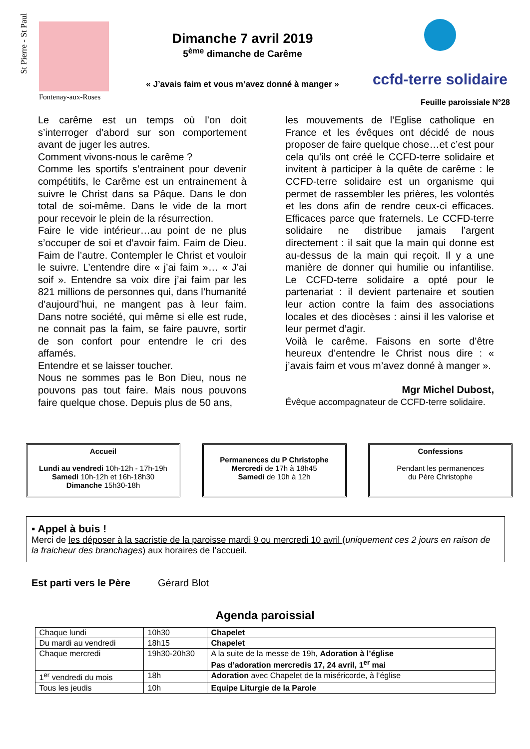St Pierre - St Paul
Fontenay-aux-Roses
Dimanche 7 avril 2019
5<sup>ème</sup> dimanche de Carême
« J’avais faim et vous m’avez donné à manger »
ccfd-terre solidaire
Feuille paroissiale N°28
Le carême est un temps où l’on doit s’interroger d’abord sur son comportement avant de juger les autres.
Comment vivons-nous le carême ?
Comme les sportifs s’entrainent pour devenir compétitifs, le Carême est un entrainement à suivre le Christ dans sa Pâque. Dans le don total de soi-même. Dans le vide de la mort pour recevoir le plein de la résurrection.
Faire le vide intérieur…au point de ne plus s’occuper de soi et d’avoir faim. Faim de Dieu. Faim de l’autre. Contempler le Christ et vouloir le suivre. L’entendre dire « j’ai faim »… « J’ai soif ». Entendre sa voix dire j’ai faim par les 821 millions de personnes qui, dans l’humanité d’aujourd’hui, ne mangent pas à leur faim. Dans notre société, qui même si elle est rude, ne connait pas la faim, se faire pauvre, sortir de son confort pour entendre le cri des affamés.
Entendre et se laisser toucher.
Nous ne sommes pas le Bon Dieu, nous ne pouvons pas tout faire. Mais nous pouvons faire quelque chose. Depuis plus de 50 ans,
les mouvements de l’Eglise catholique en France et les évêques ont décidé de nous proposer de faire quelque chose…et c’est pour cela qu’ils ont créé le CCFD-terre solidaire et invitent à participer à la quête de carême : le CCFD-terre solidaire est un organisme qui permet de rassembler les prières, les volontés et les dons afin de rendre ceux-ci efficaces. Efficaces parce que fraternels. Le CCFD-terre solidaire ne distribue jamais l’argent directement : il sait que la main qui donne est au-dessus de la main qui reçoit. Il y a une manière de donner qui humilie ou infantilise. Le CCFD-terre solidaire a opté pour le partenariat : il devient partenaire et soutien leur action contre la faim des associations locales et des diocèses : ainsi il les valorise et leur permet d’agir.
Voilà le carême. Faisons en sorte d’être heureux d’entendre le Christ nous dire : « j’avais faim et vous m’avez donné à manger ».
Mgr Michel Dubost,
Évêque accompagnateur de CCFD-terre solidaire.
Accueil
Lundi au vendredi 10h-12h - 17h-19h
Samedi 10h-12h et 16h-18h30
Dimanche 15h30-18h
Permanences du P Christophe
Mercredi de 17h à 18h45
Samedi de 10h à 12h
Confessions
Pendant les permanences
du Père Christophe
▪ Appel à buis !
Merci de les déposer à la sacristie de la paroisse mardi 9 ou mercredi 10 avril (uniquement ces 2 jours en raison de la fraicheur des branchages) aux horaires de l’accueil.
Est parti vers le Père Gérard Blot
Agenda paroissial
| Chaque lundi | 10h30 | Chapelet |
| Du mardi au vendredi | 18h15 | Chapelet |
| Chaque mercredi | 19h30-20h30 | A la suite de la messe de 19h, Adoration à l’église Pas d’adoration mercredis 17, 24 avril, 1<sup>er</sup> mai |
| 1<sup>er</sup> vendredi du mois | 18h | Adoration avec Chapelet de la miséricorde, à l’église |
| Tous les jeudis | 10h | Equipe Liturgie de la Parole |